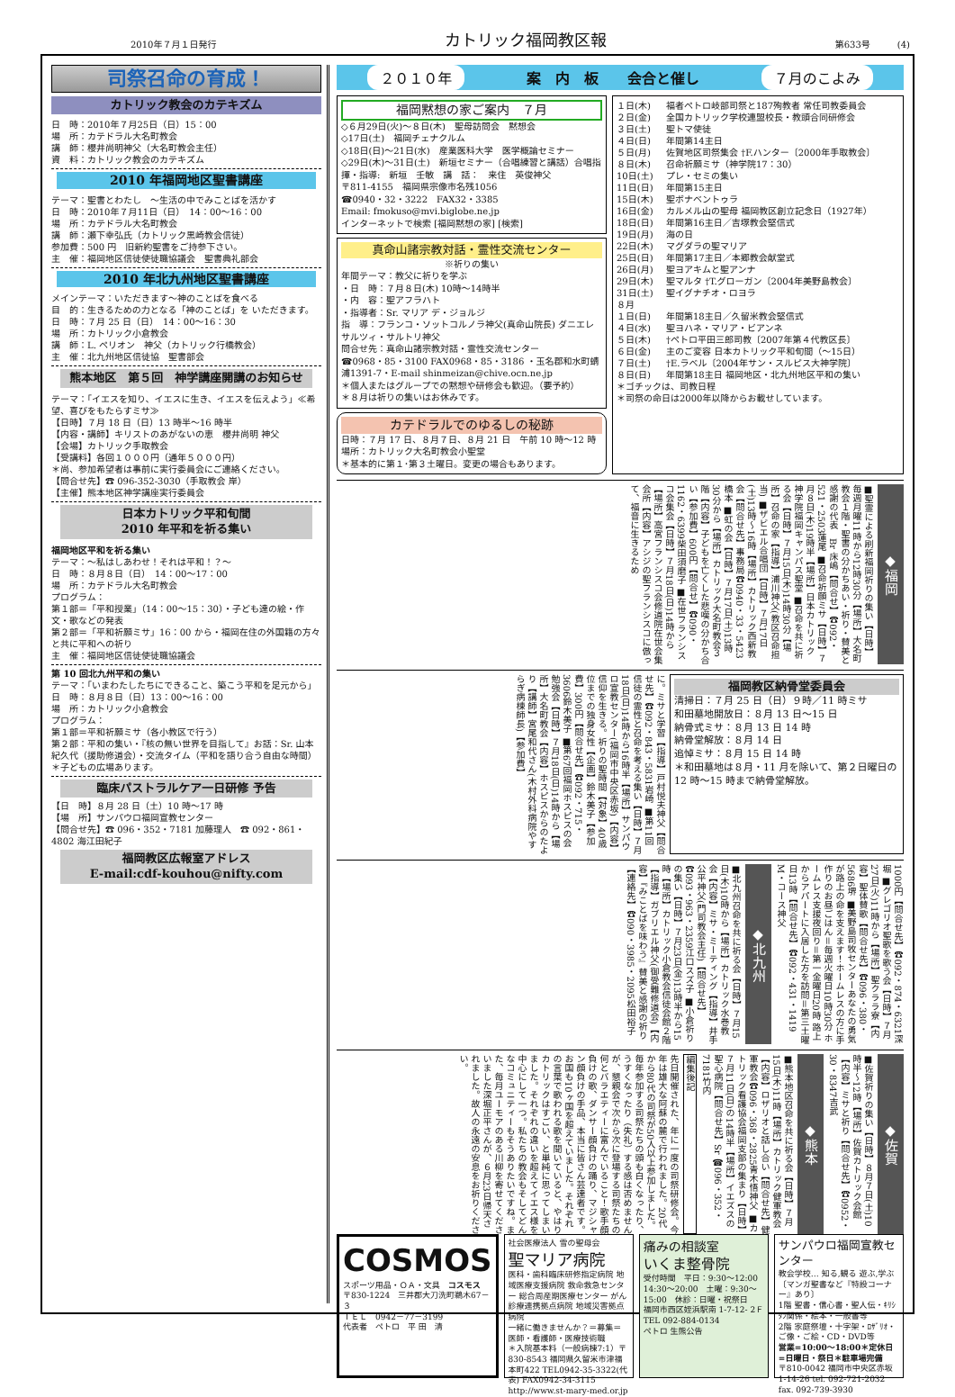2010年７月１日発行 カトリック福岡教区報 第633号　　　(4)
司祭召命の育成！
カトリック教会のカテキズム
日　時：2010年７月25日（日）15：00
場　所：カテドラル大名町教会
講　師：櫻井尚明神父（大名町教会主任）
資　料：カトリック教会のカテキズム
2010 年福岡地区聖書講座
テーマ：聖書とわたし　～生活の中でみことばを活かす
日　時：2010年７月11日（日）　14：00～16：00
場　所：カテドラル大名町教会
講　師：瀬下幸弘氏（カトリック黒崎教会信徒）
参加費：500 円　旧新約聖書をご持参下さい。
主　催：福岡地区信徒使徒職協議会　聖書典礼部会
2010 年北九州地区聖書講座
メインテーマ：いただきます～神のことばを食べる
目　的：生きるための力となる「神のことば」を いただきます。
日　時：７月 25 日（日）　14：00～16：30
場　所：カトリック小倉教会
講　師：L. ペリオン　神父（カトリック行橋教会）
主　催：北九州地区信徒協　聖書部会
熊本地区　第５回　神学講座開講のお知らせ
テーマ：「イエスを知り、イエスに生き、イエスを伝えよう」≪希望、喜びをもたらすミサ≫
【日時】７月 18 日（日）13 時半～16 時半
【内容・講師】キリストのあがないの恵　櫻井尚明 神父
【会場】カトリック手取教会
【受講料】各回１０００円（通年５０００円）
＊尚、参加希望者は事前に実行委員会にご連絡ください。
【問合せ先】☎ 096-352-3030（手取教会 岸）
【主催】熊本地区神学講座実行委員会
日本カトリック平和旬間
2010 年平和を祈る集い
福岡地区平和を祈る集い
テーマ：～私はしあわせ！それは平和！？～
日　時：８月８日（日）　14：00～17：00
場　所：カテドラル大名町教会
プログラム：
第１部＝「平和授業」（14：00～15：30）・子ども達の絵・作文・歌などの発表
第２部＝「平和祈願ミサ」16：00 から・福岡在住の外国籍の方々と共に平和への祈り
主　催：福岡地区信徒使徒職協議会
第 10 回北九州平和の集い
テーマ：「いまわたしたちにできること、築こう平和を足元から」
日　時：８月８日（日）13：00～16：00
場　所：カトリック小倉教会
プログラム：
第１部＝平和祈願ミサ（各小教区で行う）
第２部：平和の集い・『核の無い世界を目指して』お話：Sr. 山本紀久代（援助修道会）・交流タイム（平和を語り合う自由な時間）
＊子どもの広場あります。
臨床パストラルケア一日研修 予告
【日　時】８月 28 日（土）10 時～17 時
【場　所】サンパウロ福岡宣教センター
【問合せ先】☎ 096・352・7181 加藤理人　☎ 092・861・4802 海江田紀子
福岡教区広報室アドレス
E-mail:cdf-kouhou@nifty.com
２０１０年 案　内　板　　会合と催し ７月のこよみ
福岡黙想の家ご案内　７月
◇６月29日(火)～８日(木)　聖母訪問会　黙想会
◇17日(土)　福岡チェナクルム
◇18日(日)～21日(水)　産業医科大学　医学概論セミナー
◇29日(木)～31日(土)　新垣セミナー（合唱練習と講話）合唱指揮・指導:　新垣　壬敏　講　話：　来住　英俊神父
〒811-4155　福岡県宗像市名残1056
☎0940・32・3222　FAX32・3385
Email: fmokuso@mvi.biglobe.ne.jp
インターネットで検索 [福岡黙想の家] [検索]
真命山諸宗教対話・霊性交流センター
※祈りの集い
年間テーマ：教父に祈りを学ぶ
・日　時：７月８日(木) 10時～14時半
・内　容：聖アフラハト
・指導者：Sr. マリア デ・ジョルジ
指　導：フランコ・ソットコルノラ神父(真命山院長) ダニエレ サルツィ・サルトリ神父
問合せ先：真命山諸宗教対話・霊性交流センター
☎0968・85・3100 FAX0968・85・3186 ・玉名郡和水町蜻浦1391-7・E-mail shinmeizan@chive.ocn.ne.jp
＊個人またはグループでの黙想や研修会も歓迎。（要予約）
＊８月は祈りの集いはお休みです。
カテドラルでのゆるしの秘跡
日時：７月 17 日、８月７日、８月 21 日　午前 10 時～12 時
場所：カトリック大名町教会小聖堂
＊基本的に第１･第３土曜日。変更の場合もあります。
１日(木) 福者ペトロ岐部司祭と187殉教者 常任司教委員会
２日(金) 全国カトリック学校連盟校長・教頭合同研修会
３日(土) 聖トマ使徒
４日(日) 年間第14主日
５日(月) 佐賀地区司祭集会 †F.ハンター〔2000年手取教会〕
８日(木) 召命祈願ミサ（神学院17：30）
10日(土) プレ・セミの集い
11日(日) 年間第15主日
15日(木) 聖ボナベントゥラ
16日(金) カルメル山の聖母 福岡教区創立記念日（1927年）
18日(日) 年間第16主日／吉塚教会堅信式
19日(月) 海の日
22日(木) マグダラの聖マリア
25日(日) 年間第17主日／本郷教会献堂式
26日(月) 聖ヨアキムと聖アンナ
29日(木) 聖マルタ †T.グローガン〔2004年美野島教会〕
31日(土) 聖イグナチオ・ロヨラ
８月
１日(日) 年間第18主日／久留米教会堅信式
４日(水) 聖ヨハネ・マリア・ビアンネ
５日(木) †ペトロ平田三郎司教〔2007年第４代教区長〕
６日(金) 主のご変容 日本カトリック平和旬間（～15日）
７日(土) †E.ラベル〔2004年サン・スルピス大神学院〕
８日(日) 年間第18主日 福岡地区・北九州地区平和の集い
＊ゴチックは、司教日程
＊司祭の命日は2000年以降からお載せしています。
◆福岡
■聖霊による刷新福岡祈りの集い【日時】毎週月曜11時から12時30分【場所】大名町教会１階・聖書の分かちあい・祈り・賛美と感謝の代表　Br 床嶋【問合せ】☎092・521・2503蓮尾 ■召命祈願ミサ【日時】７月８日(木)19時半【場所】日本カトリック神学院福岡キャンパス聖堂 ■召命を共に祈る会【日時】７月15日(木)14時30分【場所】召命の家【指導】浦川神父(教区召命担当) ■ザビエル合唱団【日時】７月17日(土)13時～16時【場所】カトリック西新教会【問合せ先】事務局☎0940・33・5423橋本 ■虹の会【日時】７月17日(土)13時30分から【場所】カトリック大名町教会３階【内容】子どもを亡くした悲嘆の分かち合い【参加費】600円【問合せ】☎090・1162・6399柴田須磨子 ■在世フランシスコ会集会【日時】７月18日(日)14時から【場所】高宮フランシスコ会修道院在世会集会所【内容】アシジの聖フランシスコに倣って、福音に生きるため
福岡教区納骨堂委員会
清掃日：７月 25 日（日）９時／11 時ミサ
和田墓地開放日：８月 13 日～15 日
納骨式ミサ：８月 13 日 14 時
納骨堂解放：８月 14 日
追悼ミサ：８月 15 日 14 時
＊和田墓地は８月・11 月を除いて、第２日曜日の 12 時～15 時まで納骨堂解放。
に。ミサと学習【指導】戸村悦夫神父【問合せ先】☎092・843・5831岩崎 ■第11回信徒の霊性と召命を考える集い【日時】７月18日(日)14時から16時半【場所】サンパウロ宣教センター(福岡市中央区赤坂)【内容】信仰を生きる。祈りの聖時間【対象】40歳位までの独身女性【企画】鈴木美子【参加費】300円【問合せ先】☎092・715・3606鈴木美子 ■第67回福岡ホスピスの会勉強会【日時】７月18日(日)14時から【場所】大名町教会【内容】ホスピスからのたより【講師】宮尾和代さん(木村外科病院やすらぎ病棟師長)【参加費】
1000円【問合せ先】☎092・874・6321深堀 ■グレゴリオ聖歌を歌う会【日時】７月27日(火)11時から【場所】聖クララ寮【内容】聖体賛歌【問合せ先】☎096・380・5686堺 ■美野島司牧センターあなたの勇気が路上の命を支えます！ホームレスの方に手作りのお昼ごはん＝毎週火曜日10時30分 ホームレス支援夜回り＝第一金曜日20時 路上からアパートに入居した方を訪問＝第三土曜日13時【問合せ先】☎092・431・1419 M・コース神父
◆北九州
■北九州召命を共に祈る会【日時】７月15日(木)10時から【場所】カトリック水巻教会【内容】ミサ・ミーティング【指導】井手公平神父(門司教会主任)【問合せ先】☎093・963・2359江口スズ子 ■小倉祈りの集い【日時】７月23日(金)13時半から15時【場所】カトリック小倉教会信徒会館２階【指導】ガブリエル神父(御受難修道会)【内容】『みことばを味わう』賛美と感謝の祈り【連絡先】☎090・3985・2095松田裕子
◆佐賀
■佐賀祈りの集い【日時】８月７日(土)10時半～12時【場所】佐賀カトリック会館【内容】ミサと祈り【問合せ先】☎0952・30・8347吉武
◆熊本
■熊本地区召命を共に祈る会【日時】７月15日(木)11時【場所】カトリック健軍教会【内容】ロザリオと話し合い【問合せ先】健軍教会☎096・368・2825青木悟神父 ■カトリック看護協会福岡支部の集まり【日時】７月11日(日)の14時半【場所】イエズスの聖心病院【問合せ先】Sr ☎096・352・7181竹内
編集後記
先日開催された、年に一度の司祭研修会。今年は雄大な阿蘇の麓で行われました。20代から80代の司祭が50人以上参加しました。毎年参加する司祭たちの頭も白くなったり、うすくなったり（失礼）する感は否めませんが、懇親会で次から次に登場する司祭たちの何とバラエティーに富んでいること！歌手顔負けの歌、ダンサー顔負けの踊り、マジシャン顔負けの手品、本当に皆さん芸達者です。お国も10ヶ国を超えていました。それぞれの言葉で歌われる歌を聞いていると、やはりカトリックはすごい、と単純に思ってしまいました。それぞれの違いを超えてイエス様を中心にして一つ。私たちの教会もそしてどんなコミュニティーもそうありたいですね。また、毎月ユーモアのある川柳を寄せてくださいました深堀正平さんが、６月23日帰天されました。故人の永遠の安息をお祈りください。
COSMOS
スポーツ用品・ＯＡ・文具　コスモス
〒830-1224　三井郡大刀洗町鵜木67－３
ＴＥＬ　0942－77－3199
代表者　ペトロ　平 田　清
社会医療法人 雪の聖母会
聖マリア病院
医科・歯科臨床研修指定病院 地域医療支援病院 救命救急センター 総合周産期医療センター がん診療連携拠点病院 地域災害拠点病院
一緒に働きませんか？＝募集＝医師・看護師・医療技術職
＊入院基本料（一般病棟7:1）〒830-8543 福岡県久留米市津福本町422 TEL0942-35-3322(代表) FAX0942-34-3115 http://www.st-mary-med.or.jp
痛みの相談室
いくま整骨院
受付時間　平日：9:30～12:00　14:30～20:00　土曜：9:30～15:00　休診：日曜・祝祭日
福岡市西区姪浜駅南 1-7-12- 2Ｆ
TEL 092-884-0134
ペトロ 生熊公告
サンパウロ福岡宣教センター
教会学校… 知る,観る 遊ぶ,学ぶ〔マンガ聖書など『特設コーナー』あり〕
1階 聖書・信心書・聖人伝・ｷﾘｼﾀﾝ関係・絵本・一般書等
2階 家庭祭壇・十字架・ﾛｻﾞﾘｵ・ご像・ご絵・CD・DVD等
営業=10:00～18:00＊定休日=日曜日・祭日＊駐車場完備
〒810-0042 福岡市中央区赤坂1-14-26 tel. 092-721-2032 fax. 092-739-3930